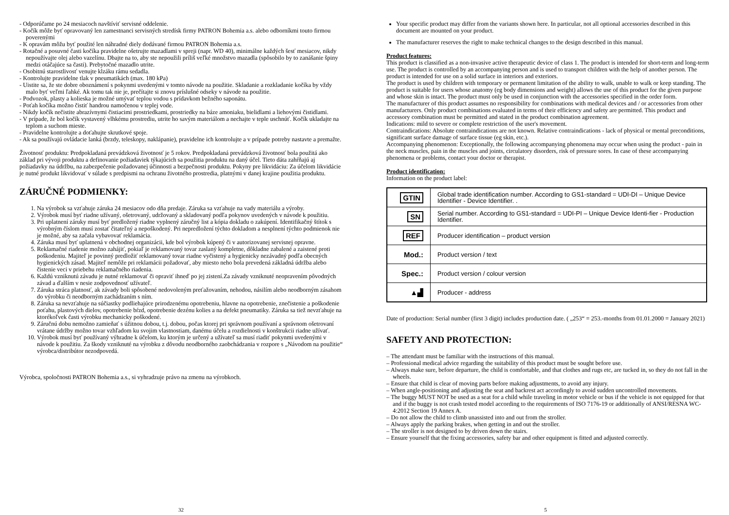- Odporúčame po 24 mesiacoch navštíviť servisné oddelenie.
- Kočík môže byť opravovaný len zamestnanci servisných stredísk firmy PATRON Bohemia a.s. alebo odborníkmi touto firmou poverenými
- K opravám môžu byť použité len náhradné diely dodávané firmou PATRON Bohemia a.s.
- Rotačné a posuvné časti kočíka pravidelne ošetrujte mazadlami v spreji (napr. WD 40), minimálne každých šesť mesiacov, nikdy nepoužívajte olej alebo vazelínu. Dbajte na to, aby ste nepoužili príliš veľké množstvo mazadla (spôsobilo by to zanášanie špiny medzi otáčajúce sa časti). Prebytočné mazadlo utrite.
- Osobitnú starostlivosť venujte klzáku rámu sedadla.
- Kontrolujte pravidelne tlak v pneumatikách (max. 180 kPa)
- Uistite sa, že ste dobre oboznámení s pokynmi uvedenými v tomto návode na použitie. Skladanie a rozkladanie kočíka by vždy malo byť veľmi ľahké. Ak tomu tak nie je, prečítajte si znovu príslušné odseky v návode na použitie.
- Podvozok, plasty a kolieska je možné umývať teplou vodou s prídavkom bežného saponátu.
- Poťah kočíka možno čistiť handrou namočenou v teplej vode.
- Nikdy kočík nečistite abrazívnymi čistiacimi prostriedkami, prostriedky na báze amoniaku, bielidlami a liehovými čistidlami.
- V prípade, že bol kočík vystavený vlhkému prostrediu, utrite ho savým materiálom a nechajte v teple uschnúť. Kočík ukladajte na teplom a suchom mieste.
- Pravidelne kontrolujte a doťahujte skrutkové spoje.
- Ak sa používajú ovládacie lanká (brzdy, teleskopy, naklápanie), pravidelne ich kontrolujte a v prípade potreby nastavte a premažte.
Životnosť produktu: Predpokladaná prevádzková životnosť je 5 rokov. Predpokladaná prevádzková životnosť bola použitá ako základ pri vývoji produktu a definovanie požiadaviek týkajúcich sa použitia produktu na daný účel. Tieto dáta zahŕňajú aj požiadavky na údržbu, na zabezpečenie požadovanej účinnosti a bezpečnosti produktu. Pokyny pre likvidáciu: Za účelom likvidácie je nutné produkt likvidovať v súlade s predpismi na ochranu životného prostredia, platnými v danej krajine použitia produktu.
ZÁRUČNÉ PODMIENKY:
1. Na výrobok sa vzťahuje záruka 24 mesiacov odo dňa predaje. Záruka sa vzťahuje na vady materiálu a výroby.
2. Výrobok musí byť riadne užívaný, ošetrovaný, udržovaný a skladovaný podľa pokynov uvedených v návode k použitiu.
3. Pri uplatnení záruky musí byť predložený riadne vyplnený záručný list a kópia dokladu o zakúpení. Identifikačný štítok s výrobným číslom musí zostať čitateľný a nepoškodený. Pri nepredložení týchto dokladom a nesplnení týchto podmienok nie je možné, aby sa začala vybavovať reklamácia.
4. Záruka musí byť uplatnená v obchodnej organizácii, kde bol výrobok kúpený či v autorizovanej servisnej opravne.
5. Reklamačné riadenie možno zahájiť, pokiaľ je reklamovaný tovar zaslaný kompletne, dôkladne zabalené a zaistené proti poškodeniu. Majiteľ je povinný predložiť reklamovaný tovar riadne vyčistený a hygienicky nezávadný podľa obecných hygienických zásad. Majiteľ nemôže pri reklamácii požadovať, aby miesto neho bola prevedená základná údržba alebo čistenie veci v priebehu reklamačného riadenia.
6. Každú vzniknutú závadu je nutné reklamovať či opraviť ihneď po jej zistení.Za závady vzniknuté neopravením pôvodných závad a ďalším v nesie zodpovednosť užívateľ.
7. Záruka stráca platnosť, ak závady boli spôsobené nedovoleným preťažovaním, nehodou, násilím alebo neodborným zásahom do výrobku či neodborným zachádzaním s ním.
8. Záruka sa nevzťahuje na súčiastky podliehajúce prirodzenému opotrebeniu, hlavne na opotrebenie, znečistenie a poškodenie poťahu, plastových dielov, opotrebenie bŕzd, opotrebenie dezénu kolies a na defekt pneumatiky. Záruka sa tiež nevzťahuje na ktorékoľvek časti výrobku mechanicky poškodené.
9. Záručnú dobu nemožno zamieňať s úžitnou dobou, t.j. dobou, počas ktorej pri správnom používaní a správnom ošetrovaní vrátane údržby možno tovar vzhľadom ku svojim vlastnostiam, danému účelu a rozdielnosti v konštrukcii riadne užívať.
10. Výrobok musí byť používaný výhradne k účelom, ku ktorým je určený a užívateľ sa musí riadiť pokynmi uvedenými v návode k použitiu. Za škody vzniknuté na výrobku z dôvodu neodborného zaobchádzania v rozpore s „Návodom na použitie“ výrobca/distribútor nezodpovedá.
Výrobca, spoločnosti PATRON Bohemia a.s., si vyhradzuje právo na zmenu na výrobkoch.
32
Your specific product may differ from the variants shown here. In particular, not all optional accessories described in this document are mounted on your product.
The manufacturer reserves the right to make technical changes to the design described in this manual.
Product features:
This product is classified as a non-invasive active therapeutic device of class 1. The product is intended for short-term and long-term use. The product is controlled by an accompanying person and is used to transport children with the help of another person. The product is intended for use on a solid surface in interiors and exteriors.
The product is used by children with temporary or permanent limitation of the ability to walk, unable to walk or keep standing. The product is suitable for users whose anatomy (eg body dimensions and weight) allows the use of this product for the given purpose and whose skin is intact. The product must only be used in conjunction with the accessories specified in the order form.
The manufacturer of this product assumes no responsibility for combinations with medical devices and / or accessories from other manufacturers. Only product combinations evaluated in terms of their efficiency and safety are permitted. This product and accessory combination must be permitted and stated in the product combination agreement.
Indications: mild to severe or complete restriction of the user's movement.
Contraindications: Absolute contraindications are not known. Relative contraindications - lack of physical or mental preconditions, significant surface damage of surface tissue (eg skin, etc.).
Accompanying phenomenon: Exceptionally, the following accompanying phenomena may occur when using the product - pain in the neck muscles, pain in the muscles and joints, circulatory disorders, risk of pressure sores. In case of these accompanying phenomena or problems, contact your doctor or therapist.
Product identification:
Information on the product label:
| GTIN | Global trade identification number. According to GS1-standard = UDI-DI – Unique Device Identifier - Device Identifier. . |
| SN | Serial number. According to GS1-standard = UDI-PI – Unique Device Identi-fier - Production Identifier. |
| REF | Producer identification – product version |
| Mod.: | Product version / text |
| Spec.: | Product version / colour version |
| ▲▟ | Producer - address |
Date of production: Serial number (first 3 digit) includes production date. ( „253“ = 253.-months from 01.01.2000 = January 2021)
SAFETY AND PROTECTION:
– The attendant must be familiar with the instructions of this manual.
– Professional medical advice regarding the suitability of this product must be sought before use.
– Always make sure, before departure, the child is comfortable, and that clothes and rugs etc, are tucked in, so they do not fall in the wheels.
– Ensure that child is clear of moving parts before making adjustments, to avoid any injury.
– When angle-positioning and adjusting the seat and backrest act accordingly to avoid sudden uncontrolled movements.
– The buggy MUST NOT be used as a seat for a child while traveling in motor vehicle or bus if the vehicle is not equipped for that and if the buggy is not crash tested model according to the requirements of ISO 7176-19 or additionally of ANSI/RESNA WC-4:2012 Section 19 Annex A.
– Do not allow the child to climb unassisted into and out from the stroller.
– Always apply the parking brakes, when getting in and out the stroller.
– The stroller is not designed to by driven down the stairs.
– Ensure yourself that the fixing accessories, safety bar and other equipment is fitted and adjusted correctly.
5